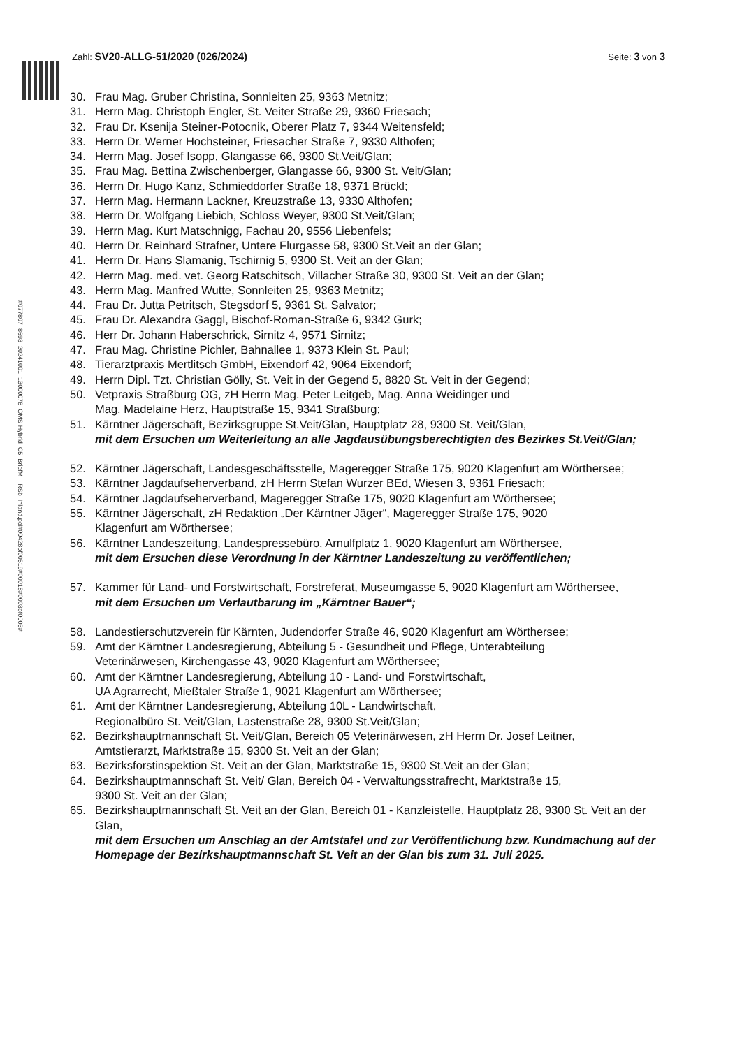Zahl: SV20-ALLG-51/2020 (026/2024) Seite: 3 von 3
#077807_8693_20241001_13000078_OMS-Hybrid_C5_BriefM__RSb_Inland.pcl#00428of00519#00018#0003of0003#
30. Frau Mag. Gruber Christina, Sonnleiten 25, 9363 Metnitz;
31. Herrn Mag. Christoph Engler, St. Veiter Straße 29, 9360 Friesach;
32. Frau Dr. Ksenija Steiner-Potocnik, Oberer Platz 7, 9344 Weitensfeld;
33. Herrn Dr. Werner Hochsteiner, Friesacher Straße 7, 9330 Althofen;
34. Herrn Mag. Josef Isopp, Glangasse 66, 9300 St.Veit/Glan;
35. Frau Mag. Bettina Zwischenberger, Glangasse 66, 9300 St. Veit/Glan;
36. Herrn Dr. Hugo Kanz, Schmieddorfer Straße 18, 9371 Brückl;
37. Herrn Mag. Hermann Lackner, Kreuzstraße 13, 9330 Althofen;
38. Herrn Dr. Wolfgang Liebich, Schloss Weyer, 9300 St.Veit/Glan;
39. Herrn Mag. Kurt Matschnigg, Fachau 20, 9556 Liebenfels;
40. Herrn Dr. Reinhard Strafner, Untere Flurgasse 58, 9300 St.Veit an der Glan;
41. Herrn Dr. Hans Slamanig, Tschirnig 5, 9300 St. Veit an der Glan;
42. Herrn Mag. med. vet. Georg Ratschitsch, Villacher Straße 30, 9300 St. Veit an der Glan;
43. Herrn Mag. Manfred Wutte, Sonnleiten 25, 9363 Metnitz;
44. Frau Dr. Jutta Petritsch, Stegsdorf 5, 9361 St. Salvator;
45. Frau Dr. Alexandra Gaggl, Bischof-Roman-Straße 6, 9342 Gurk;
46. Herr Dr. Johann Haberschrick, Sirnitz 4, 9571 Sirnitz;
47. Frau Mag. Christine Pichler, Bahnallee 1, 9373 Klein St. Paul;
48. Tierarztpraxis Mertlitsch GmbH, Eixendorf 42, 9064 Eixendorf;
49. Herrn Dipl. Tzt. Christian Gölly, St. Veit in der Gegend 5, 8820 St. Veit in der Gegend;
50. Vetpraxis Straßburg OG, zH Herrn Mag. Peter Leitgeb, Mag. Anna Weidinger und
Mag. Madelaine Herz, Hauptstraße 15, 9341 Straßburg;
51. Kärntner Jägerschaft, Bezirksgruppe St.Veit/Glan, Hauptplatz 28, 9300 St. Veit/Glan,
mit dem Ersuchen um Weiterleitung an alle Jagdausübungsberechtigten des Bezirkes St.Veit/Glan;
52. Kärntner Jägerschaft, Landesgeschäftsstelle, Mageregger Straße 175, 9020 Klagenfurt am Wörthersee;
53. Kärntner Jagdaufseherverband, zH Herrn Stefan Wurzer BEd, Wiesen 3, 9361 Friesach;
54. Kärntner Jagdaufseherverband, Mageregger Straße 175, 9020 Klagenfurt am Wörthersee;
55. Kärntner Jägerschaft, zH Redaktion „Der Kärntner Jäger“, Mageregger Straße 175, 9020
Klagenfurt am Wörthersee;
56. Kärntner Landeszeitung, Landespressebüro, Arnulfplatz 1, 9020 Klagenfurt am Wörthersee,
mit dem Ersuchen diese Verordnung in der Kärntner Landeszeitung zu veröffentlichen;
57. Kammer für Land- und Forstwirtschaft, Forstreferat, Museumgasse 5, 9020 Klagenfurt am Wörthersee,
mit dem Ersuchen um Verlautbarung im „Kärntner Bauer“;
58. Landestierschutzverein für Kärnten, Judendorfer Straße 46, 9020 Klagenfurt am Wörthersee;
59. Amt der Kärntner Landesregierung, Abteilung 5 - Gesundheit und Pflege, Unterabteilung
Veterinärwesen, Kirchengasse 43, 9020 Klagenfurt am Wörthersee;
60. Amt der Kärntner Landesregierung, Abteilung 10 - Land- und Forstwirtschaft,
UA Agrarrecht, Mießtaler Straße 1, 9021 Klagenfurt am Wörthersee;
61. Amt der Kärntner Landesregierung, Abteilung 10L - Landwirtschaft,
Regionalbüro St. Veit/Glan, Lastenstraße 28, 9300 St.Veit/Glan;
62. Bezirkshauptmannschaft St. Veit/Glan, Bereich 05 Veterinärwesen, zH Herrn Dr. Josef Leitner,
Amtstierarzt, Marktstraße 15, 9300 St. Veit an der Glan;
63. Bezirksforstinspektion St. Veit an der Glan, Marktstraße 15, 9300 St.Veit an der Glan;
64. Bezirkshauptmannschaft St. Veit/ Glan, Bereich 04 - Verwaltungsstrafrecht, Marktstraße 15,
9300 St. Veit an der Glan;
65. Bezirkshauptmannschaft St. Veit an der Glan, Bereich 01 - Kanzleistelle, Hauptplatz 28, 9300 St. Veit an der Glan,
mit dem Ersuchen um Anschlag an der Amtstafel und zur Veröffentlichung bzw. Kundmachung auf der Homepage der Bezirkshauptmannschaft St. Veit an der Glan bis zum 31. Juli 2025.